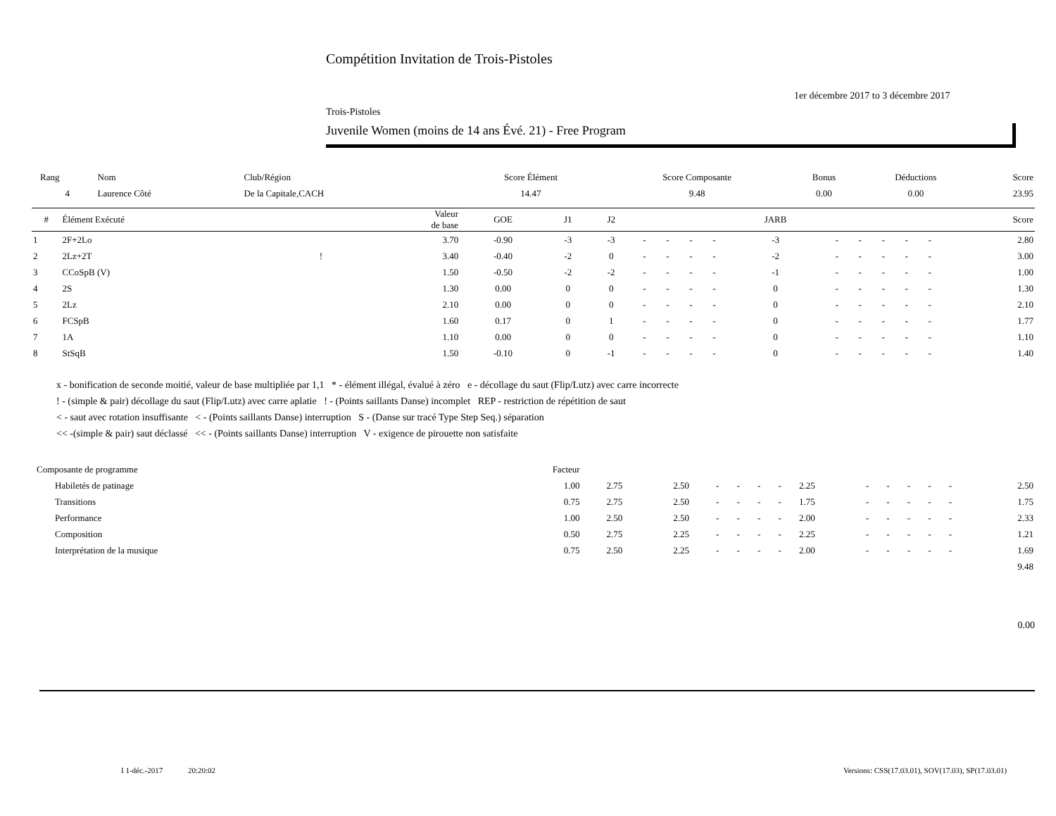Compétition Invitation de Trois-Pistoles
1er décembre 2017 to 3 décembre 2017
Trois-Pistoles
Juvenile Women (moins de 14 ans Évé. 21) - Free Program
| Rang | Nom | Club/Région | Score Élément | Score Composante | Bonus | Déductions | Score |
| 4 | Laurence Côté | De la Capitale,CACH | 14.47 | 9.48 | 0.00 | 0.00 | 23.95 |
| # | Élément Exécuté | | Valeur de base | GOE | J1 | J2 | | | | | JARB | | | | | | Score |
| --- | --- | --- | --- | --- | --- | --- | --- | --- | --- | --- | --- | --- | --- | --- | --- | --- | --- |
| 1 | 2F+2Lo | | 3.70 | -0.90 | -3 | -3 | - | - | - | - | -3 | - | - | - | - | - | 2.80 |
| 2 | 2Lz+2T | ! | 3.40 | -0.40 | -2 | 0 | - | - | - | - | -2 | - | - | - | - | - | 3.00 |
| 3 | CCoSpB (V) | | 1.50 | -0.50 | -2 | -2 | - | - | - | - | -1 | - | - | - | - | - | 1.00 |
| 4 | 2S | | 1.30 | 0.00 | 0 | 0 | - | - | - | - | 0 | - | - | - | - | - | 1.30 |
| 5 | 2Lz | | 2.10 | 0.00 | 0 | 0 | - | - | - | - | 0 | - | - | - | - | - | 2.10 |
| 6 | FCSpB | | 1.60 | 0.17 | 0 | 1 | - | - | - | - | 0 | - | - | - | - | - | 1.77 |
| 7 | 1A | | 1.10 | 0.00 | 0 | 0 | - | - | - | - | 0 | - | - | - | - | - | 1.10 |
| 8 | StSqB | | 1.50 | -0.10 | 0 | -1 | - | - | - | - | 0 | - | - | - | - | - | 1.40 |
x - bonification de seconde moitié, valeur de base multipliée par 1,1 * - élément illégal, évalué à zéro e - décollage du saut (Flip/Lutz) avec carre incorrecte
! - (simple & pair) décollage du saut (Flip/Lutz) avec carre aplatie ! - (Points saillants Danse) incomplet REP - restriction de répétition de saut
< - saut avec rotation insuffisante < - (Points saillants Danse) interruption S - (Danse sur tracé Type Step Seq.) séparation
<< -(simple & pair) saut déclassé << - (Points saillants Danse) interruption V - exigence de pirouette non satisfaite
| Composante de programme | Facteur | | | | | | | | | | | | | |
| Habiletés de patinage | 1.00 | 2.75 | 2.50 | - | - | - | - | 2.25 | - | - | - | - | - | 2.50 |
| Transitions | 0.75 | 2.75 | 2.50 | - | - | - | - | 1.75 | - | - | - | - | - | 1.75 |
| Performance | 1.00 | 2.50 | 2.50 | - | - | - | - | 2.00 | - | - | - | - | - | 2.33 |
| Composition | 0.50 | 2.75 | 2.25 | - | - | - | - | 2.25 | - | - | - | - | - | 1.21 |
| Interprétation de la musique | 0.75 | 2.50 | 2.25 | - | - | - | - | 2.00 | - | - | - | - | - | 1.69 |
| 9.48 | | | | | | | | | | | | | | |
0.00
I 1-déc.-2017 20:20:02
Versions: CSS(17.03.01), SOV(17.03), SP(17.03.01)